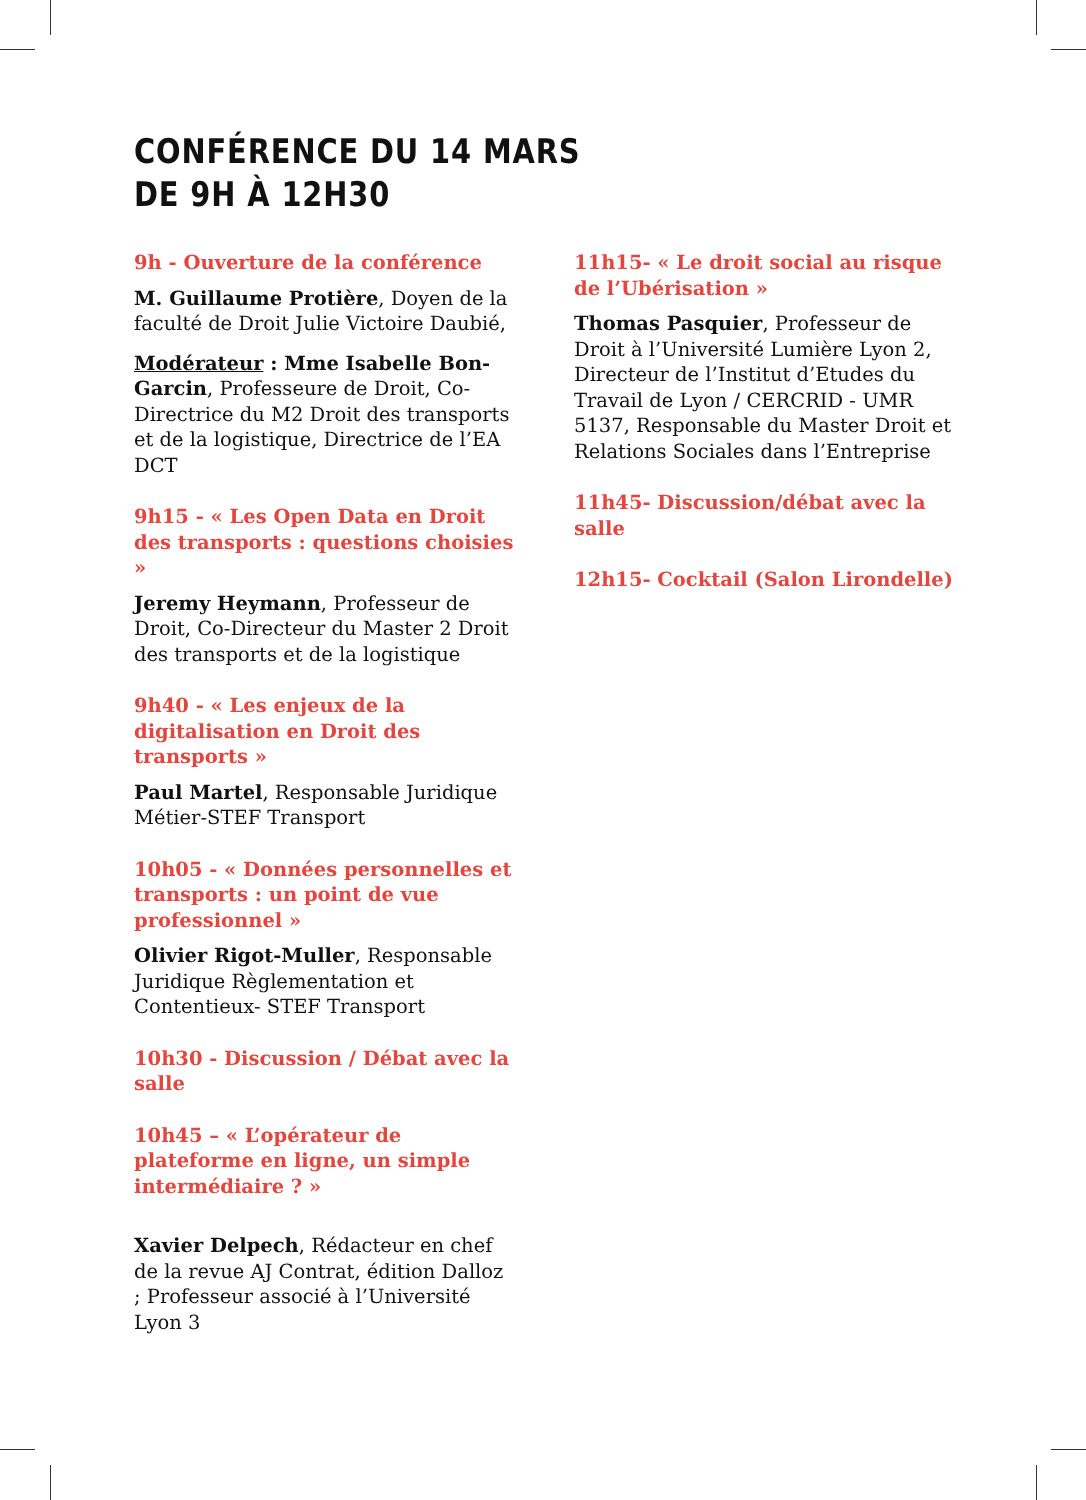CONFÉRENCE DU 14 MARS
DE 9H À 12H30
9h - Ouverture de la conférence
M. Guillaume Protière, Doyen de la faculté de Droit Julie Victoire Daubié,
Modérateur : Mme Isabelle Bon-Garcin, Professeure de Droit, Co-Directrice du M2 Droit des transports et de la logistique, Directrice de l’EA DCT
9h15 - « Les Open Data en Droit des transports : questions choisies »
Jeremy Heymann, Professeur de Droit, Co-Directeur du Master 2 Droit des transports et de la logistique
9h40 - « Les enjeux de la digitalisation en Droit des transports »
Paul Martel, Responsable Juridique Métier-STEF Transport
10h05 - « Données personnelles et transports : un point de vue professionnel »
Olivier Rigot-Muller, Responsable Juridique Règlementation et Contentieux- STEF Transport
10h30 - Discussion / Débat avec la salle
10h45 – « L’opérateur de plateforme en ligne, un simple intermédiaire ? »
Xavier Delpech, Rédacteur en chef de la revue AJ Contrat, édition Dalloz ; Professeur associé à l’Université Lyon 3
11h15- « Le droit social au risque de l’Ubérisation »
Thomas Pasquier, Professeur de Droit à l’Université Lumière Lyon 2, Directeur de l’Institut d’Etudes du Travail de Lyon / CERCRID - UMR 5137, Responsable du Master Droit et Relations Sociales dans l’Entreprise
11h45- Discussion/débat avec la salle
12h15- Cocktail (Salon Lirondelle)